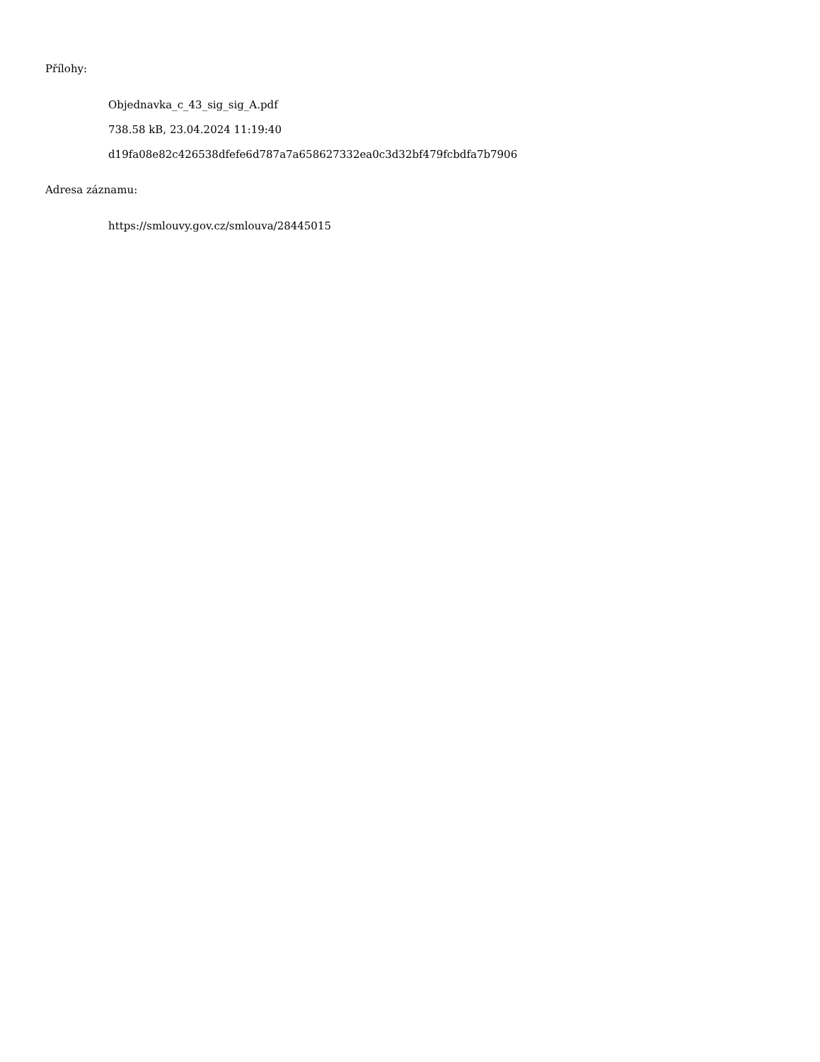Přílohy:
Objednavka_c_43_sig_sig_A.pdf
738.58 kB, 23.04.2024 11:19:40
d19fa08e82c426538dfefe6d787a7a658627332ea0c3d32bf479fcbdfa7b7906
Adresa záznamu:
https://smlouvy.gov.cz/smlouva/28445015